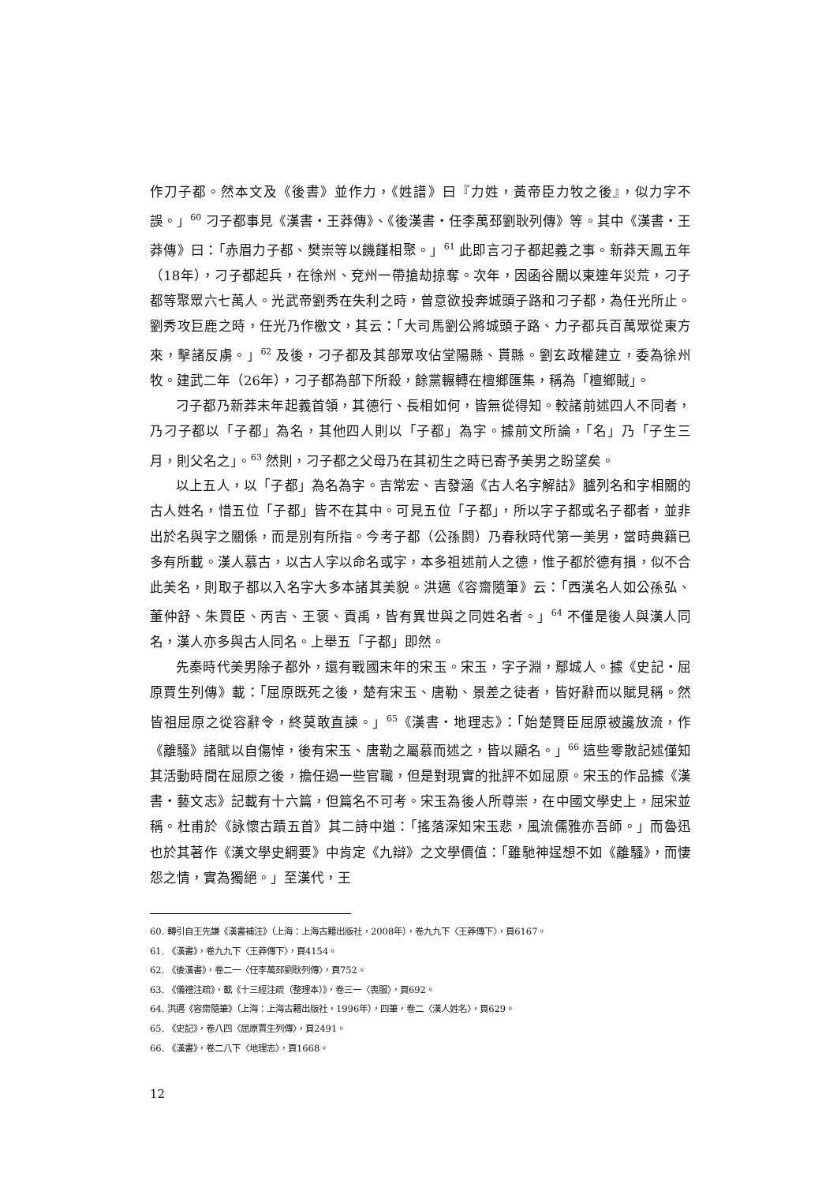作刀子都。然本文及《後書》並作力，《姓譜》曰『力姓，黃帝臣力牧之後』，似力字不誤。」<sup>60</sup> 刁子都事見《漢書・王莽傳》、《後漢書・任李萬邳劉耿列傳》等。其中《漢書・王莽傳》曰：「赤眉力子都、樊崇等以饑饉相聚。」<sup>61</sup> 此即言刁子都起義之事。新莽天鳳五年（18年），刁子都起兵，在徐州、兗州一帶搶劫掠奪。次年，因函谷關以東連年災荒，刁子都等聚眾六七萬人。光武帝劉秀在失利之時，曾意欲投奔城頭子路和刁子都，為任光所止。劉秀攻巨鹿之時，任光乃作檄文，其云：「大司馬劉公將城頭子路、力子都兵百萬眾從東方來，擊諸反虜。」<sup>62</sup> 及後，刁子都及其部眾攻佔堂陽縣、貰縣。劉玄政權建立，委為徐州牧。建武二年（26年），刁子都為部下所殺，餘黨輾轉在檀鄉匯集，稱為「檀鄉賊」。
刁子都乃新莽末年起義首領，其德行、長相如何，皆無從得知。較諸前述四人不同者，乃刁子都以「子都」為名，其他四人則以「子都」為字。據前文所論，「名」乃「子生三月，則父名之」。<sup>63</sup> 然則，刁子都之父母乃在其初生之時已寄予美男之盼望矣。
以上五人，以「子都」為名為字。吉常宏、吉發涵《古人名字解詁》臚列名和字相關的古人姓名，惜五位「子都」皆不在其中。可見五位「子都」，所以字子都或名子都者，並非出於名與字之關係，而是別有所指。今考子都（公孫閼）乃春秋時代第一美男，當時典籍已多有所載。漢人慕古，以古人字以命名或字，本多祖述前人之德，惟子都於德有損，似不合此美名，則取子都以入名字大多本諸其美貌。洪邁《容齋隨筆》云：「西漢名人如公孫弘、董仲舒、朱買臣、丙吉、王褒、貢禹，皆有異世與之同姓名者。」<sup>64</sup> 不僅是後人與漢人同名，漢人亦多與古人同名。上舉五「子都」即然。
先秦時代美男除子都外，還有戰國末年的宋玉。宋玉，字子淵，鄢城人。據《史記・屈原賈生列傳》載：「屈原既死之後，楚有宋玉、唐勒、景差之徒者，皆好辭而以賦見稱。然皆祖屈原之從容辭令，終莫敢直諫。」<sup>65</sup>《漢書・地理志》：「始楚賢臣屈原被讒放流，作《離騷》諸賦以自傷悼，後有宋玉、唐勒之屬慕而述之，皆以顯名。」<sup>66</sup> 這些零散記述僅知其活動時間在屈原之後，擔任過一些官職，但是對現實的批評不如屈原。宋玉的作品據《漢書・藝文志》記載有十六篇，但篇名不可考。宋玉為後人所尊崇，在中國文學史上，屈宋並稱。杜甫於《詠懷古蹟五首》其二詩中道：「搖落深知宋玉悲，風流儒雅亦吾師。」而魯迅也於其著作《漢文學史綱要》中肯定《九辯》之文學價值：「雖馳神逞想不如《離騷》，而悽怨之情，實為獨絕。」至漢代，王
60. 轉引自王先謙《漢書補注》（上海：上海古籍出版社，2008年），卷九九下〈王莽傳下〉，頁6167。
61. 《漢書》，卷九九下〈王莽傳下〉，頁4154。
62. 《後漢書》，卷二一〈任李萬邳劉耿列傳〉，頁752。
63. 《儀禮注疏》，載《十三經注疏（整理本）》，卷三一〈喪服〉，頁692。
64. 洪邁《容齋隨筆》（上海：上海古籍出版社，1996年），四筆，卷二〈漢人姓名〉，頁629。
65. 《史記》，卷八四〈屈原賈生列傳〉，頁2491。
66. 《漢書》，卷二八下〈地理志〉，頁1668。
12